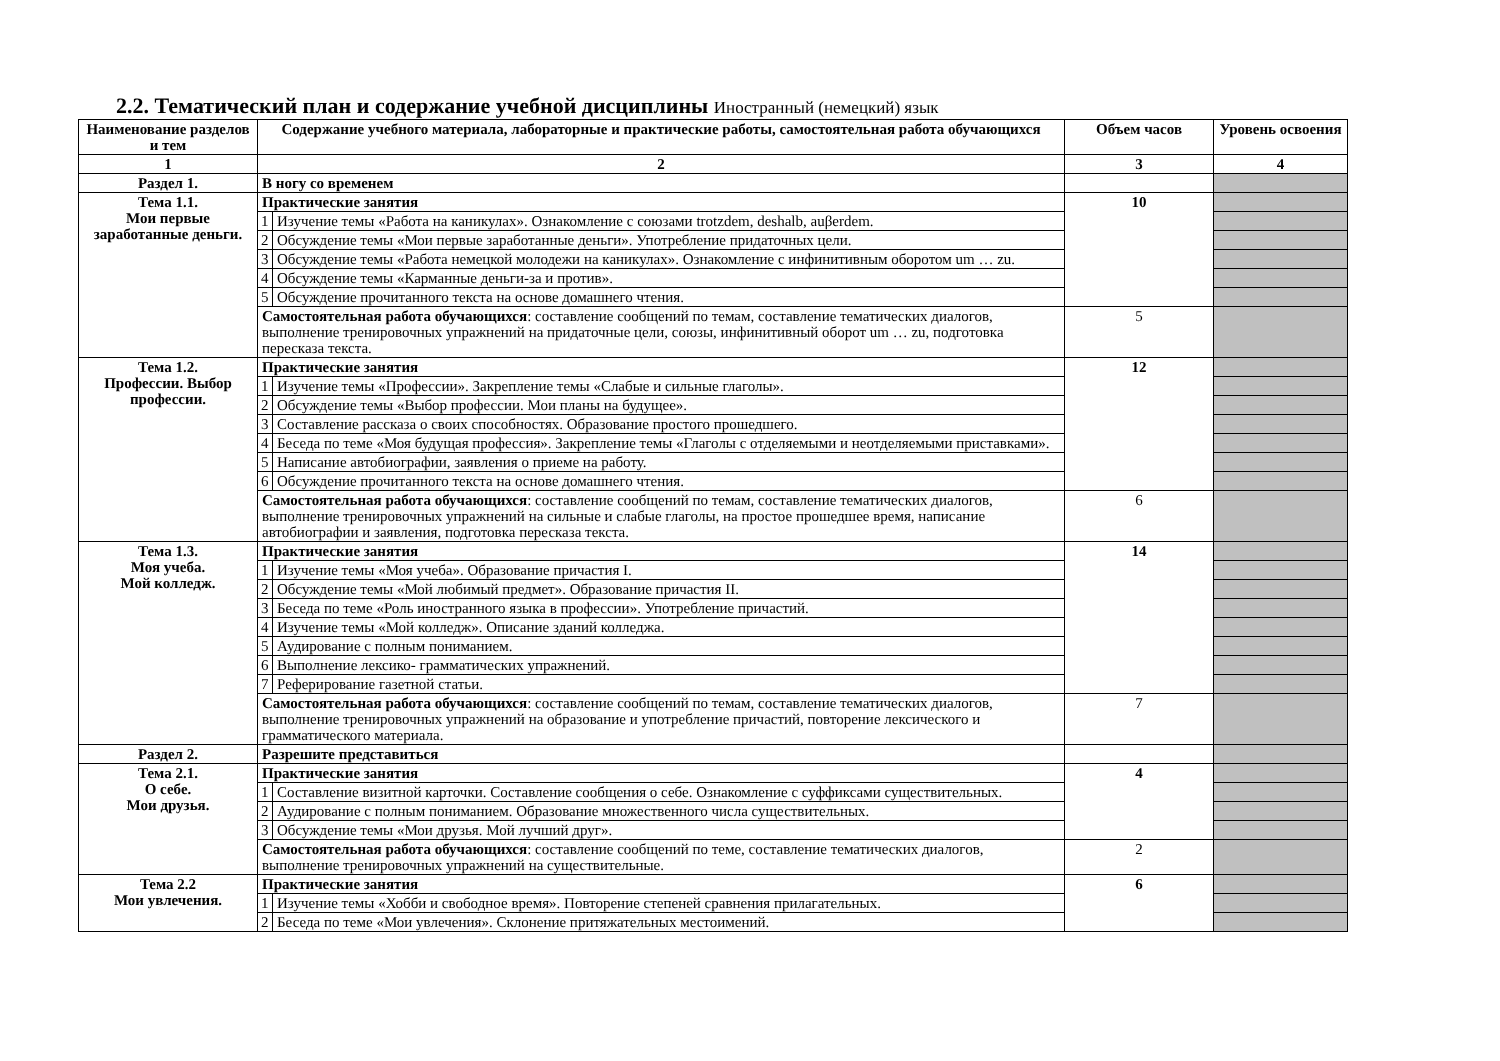2.2. Тематический план и содержание учебной дисциплины Иностранный (немецкий) язык
| Наименование разделов и тем | Содержание учебного материала, лабораторные и практические работы, самостоятельная работа обучающихся | | Объем часов | Уровень освоения |
| --- | --- | --- | --- | --- |
| 1 | 2 | | 3 | 4 |
| Раздел 1. | В ногу со временем | | | |
| Тема 1.1. Мои первые заработанные деньги. | Практические занятия | | 10 | |
| | 1 | Изучение темы «Работа на каникулах». Ознакомление с союзами trotzdem, deshalb, auβerdem. | | |
| | 2 | Обсуждение темы «Мои первые заработанные деньги». Употребление придаточных цели. | | |
| | 3 | Обсуждение темы «Работа немецкой молодежи на каникулах». Ознакомление с инфинитивным оборотом um … zu. | | |
| | 4 | Обсуждение темы «Карманные деньги-за и против». | | |
| | 5 | Обсуждение прочитанного текста на основе домашнего чтения. | | |
| | Самостоятельная работа обучающихся : составление сообщений по темам, составление тематических диалогов, выполнение тренировочных упражнений на придаточные цели, союзы, инфинитивный оборот um … zu, подготовка пересказа текста. | | 5 | |
| Тема 1.2. Профессии. Выбор профессии. | Практические занятия | | 12 | |
| | 1 | Изучение темы «Профессии». Закрепление темы «Слабые и сильные глаголы». | | |
| | 2 | Обсуждение темы «Выбор профессии. Мои планы на будущее». | | |
| | 3 | Составление рассказа о своих способностях. Образование простого прошедшего. | | |
| | 4 | Беседа по теме «Моя будущая профессия». Закрепление темы «Глаголы с отделяемыми и неотделяемыми приставками». | | |
| | 5 | Написание автобиографии, заявления о приеме на работу. | | |
| | 6 | Обсуждение прочитанного текста на основе домашнего чтения. | | |
| | Самостоятельная работа обучающихся : составление сообщений по темам, составление тематических диалогов, выполнение тренировочных упражнений на сильные и слабые глаголы, на простое прошедшее время, написание автобиографии и заявления, подготовка пересказа текста. | | 6 | |
| Тема 1.3. Моя учеба. Мой колледж. | Практические занятия | | 14 | |
| | 1 | Изучение темы «Моя учеба». Образование причастия I. | | |
| | 2 | Обсуждение темы «Мой любимый предмет». Образование причастия II. | | |
| | 3 | Беседа по теме «Роль иностранного языка в профессии». Употребление причастий. | | |
| | 4 | Изучение темы «Мой колледж». Описание зданий колледжа. | | |
| | 5 | Аудирование с полным пониманием. | | |
| | 6 | Выполнение лексико- грамматических упражнений. | | |
| | 7 | Реферирование газетной статьи. | | |
| | Самостоятельная работа обучающихся : составление сообщений по темам, составление тематических диалогов, выполнение тренировочных упражнений на образование и употребление причастий, повторение лексического и грамматического материала. | | 7 | |
| Раздел 2. | Разрешите представиться | | | |
| Тема 2.1. О себе. Мои друзья. | Практические занятия | | 4 | |
| | 1 | Составление визитной карточки. Составление сообщения о себе. Ознакомление с суффиксами существительных. | | |
| | 2 | Аудирование с полным пониманием. Образование множественного числа существительных. | | |
| | 3 | Обсуждение темы «Мои друзья. Мой лучший друг». | | |
| | Самостоятельная работа обучающихся : составление сообщений по теме, составление тематических диалогов, выполнение тренировочных упражнений на существительные. | | 2 | |
| Тема 2.2 Мои увлечения. | Практические занятия | | 6 | |
| | 1 | Изучение темы «Хобби и свободное время». Повторение степеней сравнения прилагательных. | | |
| | 2 | Беседа по теме «Мои увлечения». Склонение притяжательных местоимений. | | |